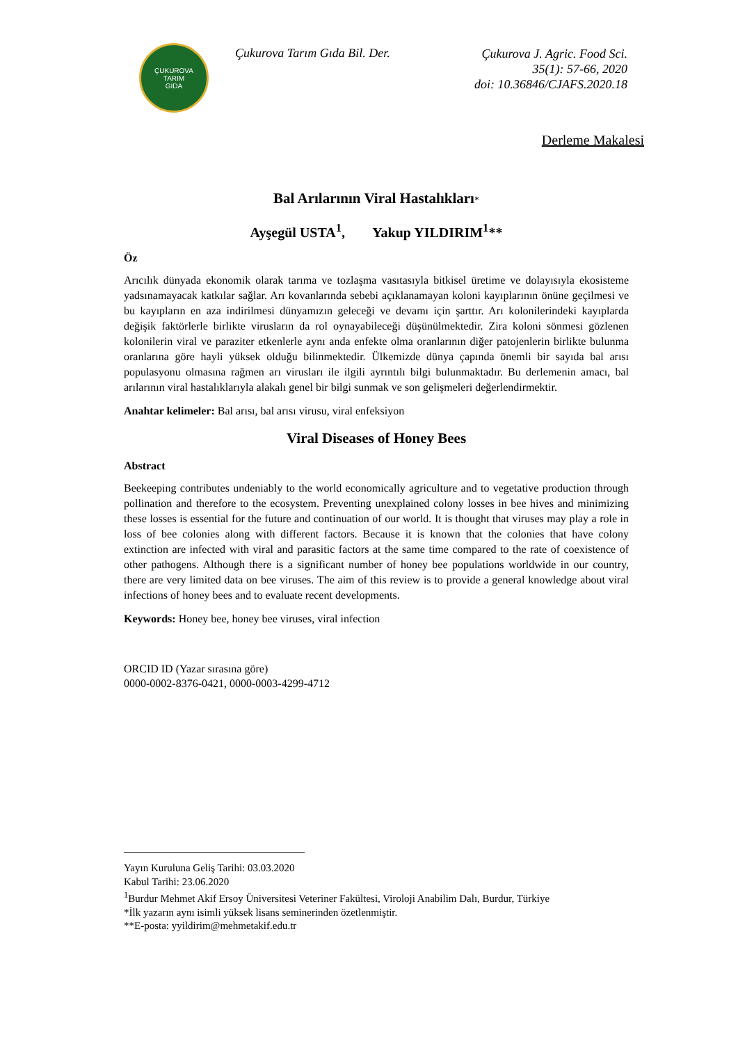ÇUKUROVA
TARIM
GIDA
Çukurova Tarım Gıda Bil. Der.
Çukurova J. Agric. Food Sci.
35(1): 57-66, 2020
doi: 10.36846/CJAFS.2020.18
Derleme Makalesi
Bal Arılarının Viral Hastalıkları*
Ayşegül USTA<sup>1</sup>, Yakup YILDIRIM<sup>1</sup>**
Öz
Arıcılık dünyada ekonomik olarak tarıma ve tozlaşma vasıtasıyla bitkisel üretime ve dolayısıyla ekosisteme yadsınamayacak katkılar sağlar. Arı kovanlarında sebebi açıklanamayan koloni kayıplarının önüne geçilmesi ve bu kayıpların en aza indirilmesi dünyamızın geleceği ve devamı için şarttır. Arı kolonilerindeki kayıplarda değişik faktörlerle birlikte virusların da rol oynayabileceği düşünülmektedir. Zira koloni sönmesi gözlenen kolonilerin viral ve paraziter etkenlerle aynı anda enfekte olma oranlarının diğer patojenlerin birlikte bulunma oranlarına göre hayli yüksek olduğu bilinmektedir. Ülkemizde dünya çapında önemli bir sayıda bal arısı populasyonu olmasına rağmen arı virusları ile ilgili ayrıntılı bilgi bulunmaktadır. Bu derlemenin amacı, bal arılarının viral hastalıklarıyla alakalı genel bir bilgi sunmak ve son gelişmeleri değerlendirmektir.
Anahtar kelimeler: Bal arısı, bal arısı virusu, viral enfeksiyon
Viral Diseases of Honey Bees
Abstract
Beekeeping contributes undeniably to the world economically agriculture and to vegetative production through pollination and therefore to the ecosystem. Preventing unexplained colony losses in bee hives and minimizing these losses is essential for the future and continuation of our world. It is thought that viruses may play a role in loss of bee colonies along with different factors. Because it is known that the colonies that have colony extinction are infected with viral and parasitic factors at the same time compared to the rate of coexistence of other pathogens. Although there is a significant number of honey bee populations worldwide in our country, there are very limited data on bee viruses. The aim of this review is to provide a general knowledge about viral infections of honey bees and to evaluate recent developments.
Keywords: Honey bee, honey bee viruses, viral infection
ORCID ID (Yazar sırasına göre)
0000-0002-8376-0421, 0000-0003-4299-4712
Yayın Kuruluna Geliş Tarihi: 03.03.2020
Kabul Tarihi: 23.06.2020
<sup>1</sup> Burdur Mehmet Akif Ersoy Üniversitesi Veteriner Fakültesi, Viroloji Anabilim Dalı, Burdur, Türkiye
*İlk yazarın aynı isimli yüksek lisans seminerinden özetlenmiştir.
**E-posta: yyildirim@mehmetakif.edu.tr